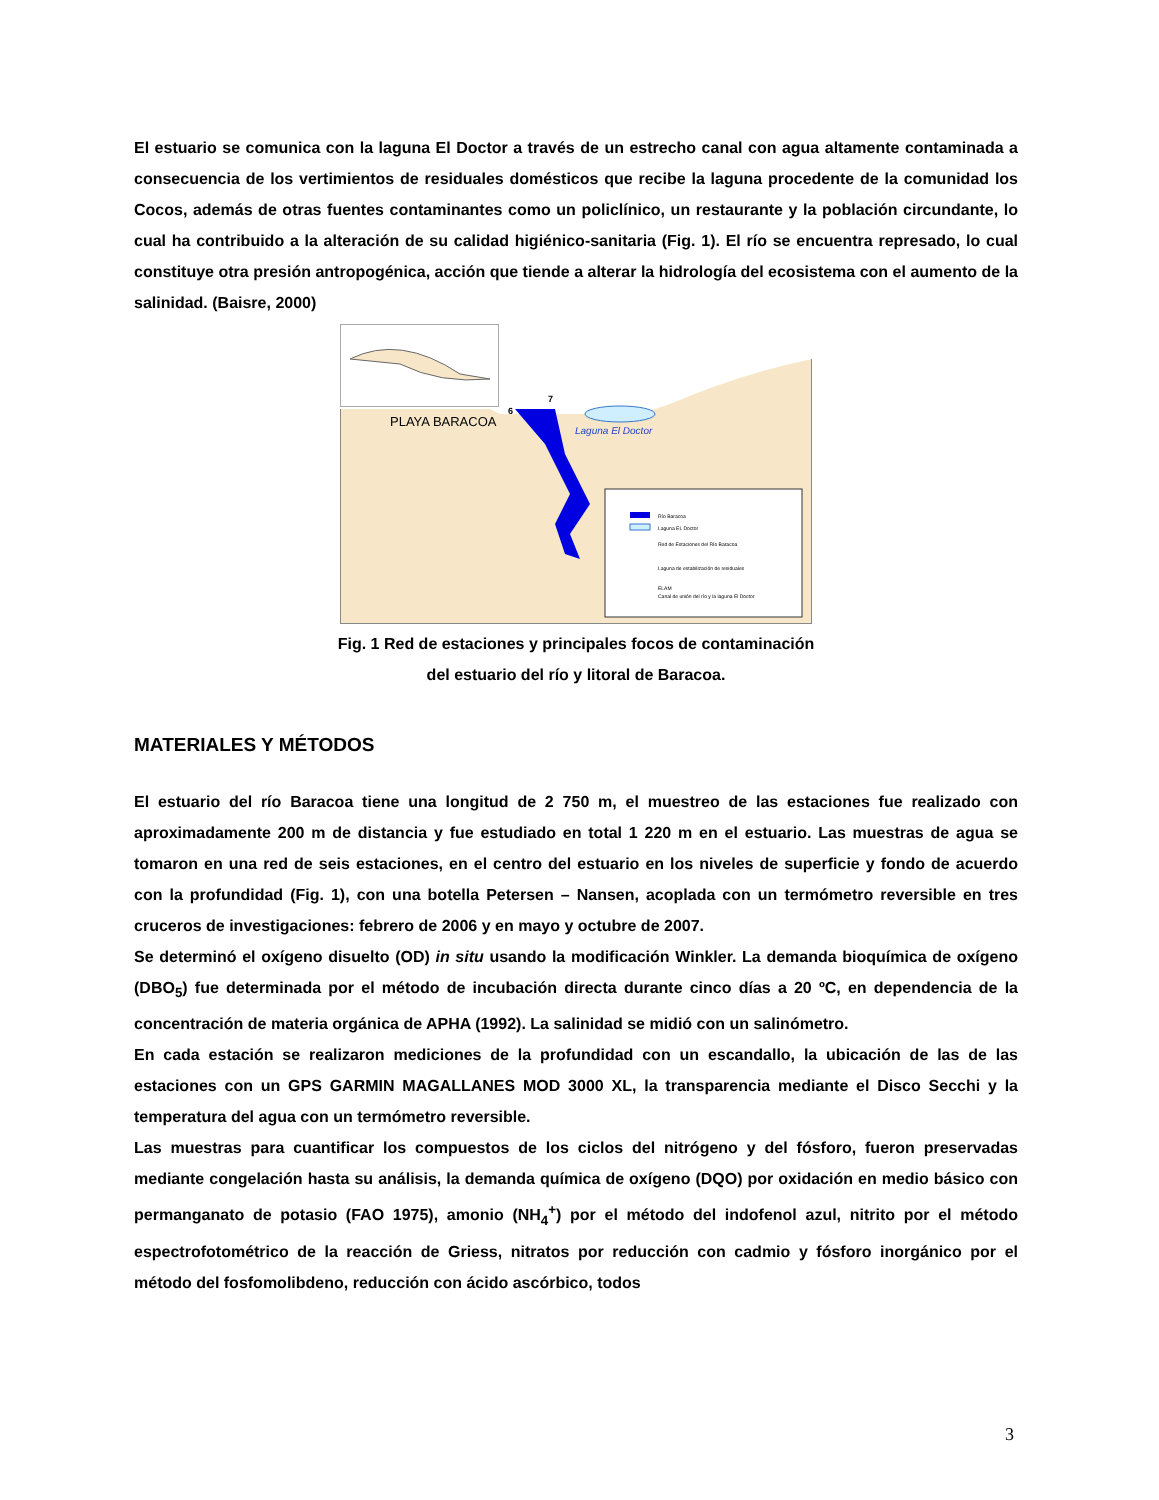El estuario se comunica con la laguna El Doctor a través de un estrecho canal con agua altamente contaminada a consecuencia de los vertimientos de residuales domésticos que recibe la laguna procedente de la comunidad los Cocos, además de otras fuentes contaminantes como un policlínico, un restaurante y la población circundante, lo cual ha contribuido a la alteración de su calidad higiénico-sanitaria (Fig. 1). El río se encuentra represado, lo cual constituye otra presión antropogénica, acción que tiende a alterar la hidrología del ecosistema con el aumento de la salinidad. (Baisre, 2000)
PLAYA BARACOA
Laguna El Doctor
7
6
Río Baracoa
Laguna EL Doctor
Red de Estaciones del Río Baracoa
Laguna de estabilización de residuales
ELAM
Canal de unión del río y la laguna El Doctor
Fig. 1 Red de estaciones y principales focos de contaminación
del estuario del río y litoral de Baracoa.
MATERIALES Y MÉTODOS
El estuario del río Baracoa tiene una longitud de 2 750 m, el muestreo de las estaciones fue realizado con aproximadamente 200 m de distancia y fue estudiado en total 1 220 m en el estuario. Las muestras de agua se tomaron en una red de seis estaciones, en el centro del estuario en los niveles de superficie y fondo de acuerdo con la profundidad (Fig. 1), con una botella Petersen – Nansen, acoplada con un termómetro reversible en tres cruceros de investigaciones: febrero de 2006 y en mayo y octubre de 2007.
Se determinó el oxígeno disuelto (OD) in situ usando la modificación Winkler. La demanda bioquímica de oxígeno (DBO<sub>5</sub>) fue determinada por el método de incubación directa durante cinco días a 20 ºC, en dependencia de la concentración de materia orgánica de APHA (1992). La salinidad se midió con un salinómetro.
En cada estación se realizaron mediciones de la profundidad con un escandallo, la ubicación de las de las estaciones con un GPS GARMIN MAGALLANES MOD 3000 XL, la transparencia mediante el Disco Secchi y la temperatura del agua con un termómetro reversible.
Las muestras para cuantificar los compuestos de los ciclos del nitrógeno y del fósforo, fueron preservadas mediante congelación hasta su análisis, la demanda química de oxígeno (DQO) por oxidación en medio básico con permanganato de potasio (FAO 1975), amonio (NH<sub>4</sub><sup>+</sup>) por el método del indofenol azul, nitrito por el método espectrofotométrico de la reacción de Griess, nitratos por reducción con cadmio y fósforo inorgánico por el método del fosfomolibdeno, reducción con ácido ascórbico, todos
3